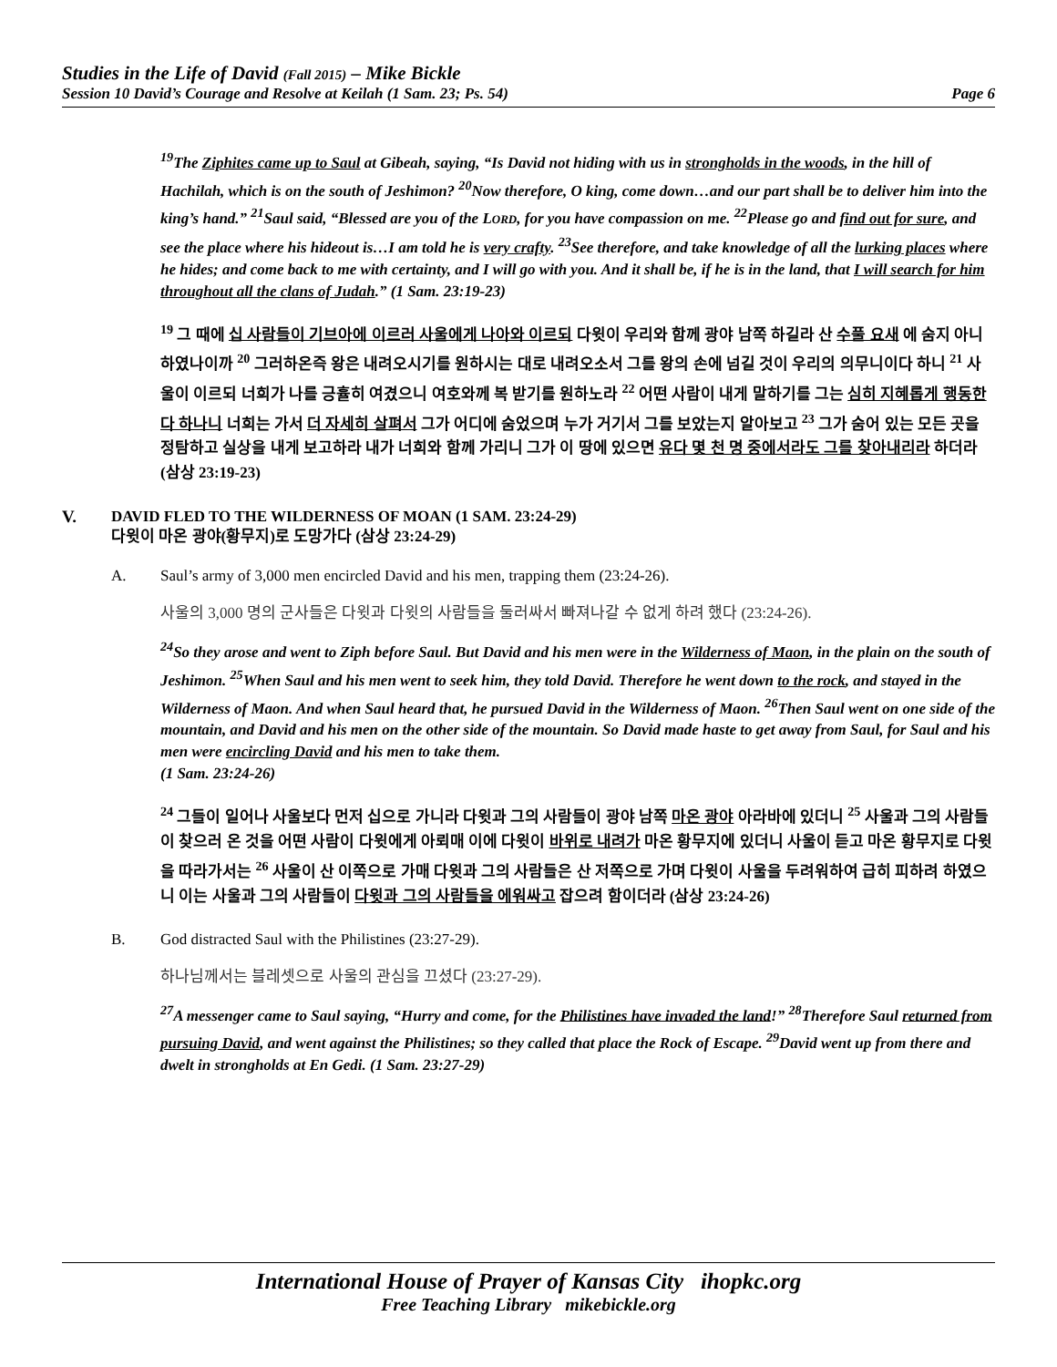Studies in the Life of David (Fall 2015) – Mike Bickle
Session 10 David’s Courage and Resolve at Keilah (1 Sam. 23; Ps. 54) Page 6
<sup>19</sup> The Ziphites came up to Saul at Gibeah, saying, “Is David not hiding with us in strongholds in the woods, in the hill of Hachilah, which is on the south of Jeshimon? <sup>20</sup>Now therefore, O king, come down…and our part shall be to deliver him into the king’s hand.” <sup>21</sup>Saul said, “Blessed are you of the LORD, for you have compassion on me. <sup>22</sup>Please go and find out for sure, and see the place where his hideout is…I am told he is very crafty. <sup>23</sup>See therefore, and take knowledge of all the lurking places where he hides; and come back to me with certainty, and I will go with you. And it shall be, if he is in the land, that I will search for him throughout all the clans of Judah.” (1 Sam. 23:19-23)
<sup>19</sup> 그 때에 십 사람들이 기브아에 이르러 사울에게 나아와 이르되 다윗이 우리와 함께 광야 남쪽 하길라 산 수풀 요새 에 숨지 아니하였나이까 <sup>20</sup> 그러하온즉 왕은 내려오시기를 원하시는 대로 내려오소서 그를 왕의 손에 넘길 것이 우리의 의무니이다 하니 <sup>21</sup> 사울이 이르되 너희가 나를 긍휼히 여겼으니 여호와께 복 받기를 원하노라 <sup>22</sup> 어떤 사람이 내게 말하기를 그는 심히 지혜롭게 행동한다 하나니 너희는 가서 더 자세히 살펴서 그가 어디에 숨었으며 누가 거기서 그를 보았는지 알아보고 <sup>23</sup> 그가 숨어 있는 모든 곳을 정탐하고 실상을 내게 보고하라 내가 너희와 함께 가리니 그가 이 땅에 있으면 유다 몇 천 명 중에서라도 그를 찾아내리라 하더라 (삼상 23:19-23)
V. DAVID FLED TO THE WILDERNESS OF MOAN (1 SAM. 23:24-29)
다윗이 마온 광야(황무지)로 도망가다 (삼상 23:24-29)
A. Saul’s army of 3,000 men encircled David and his men, trapping them (23:24-26).
사울의 3,000 명의 군사들은 다윗과 다윗의 사람들을 둘러싸서 빠져나갈 수 없게 하려 했다 (23:24-26).
<sup>24</sup> So they arose and went to Ziph before Saul. But David and his men were in the Wilderness of Maon, in the plain on the south of Jeshimon. <sup>25</sup>When Saul and his men went to seek him, they told David. Therefore he went down to the rock, and stayed in the Wilderness of Maon. And when Saul heard that, he pursued David in the Wilderness of Maon. <sup>26</sup>Then Saul went on one side of the mountain, and David and his men on the other side of the mountain. So David made haste to get away from Saul, for Saul and his men were encircling David and his men to take them.
(1 Sam. 23:24-26)
<sup>24</sup> 그들이 일어나 사울보다 먼저 십으로 가니라 다윗과 그의 사람들이 광야 남쪽 마온 광야 아라바에 있더니 <sup>25</sup> 사울과 그의 사람들이 찾으러 온 것을 어떤 사람이 다윗에게 아뢰매 이에 다윗이 바위로 내려가 마온 황무지에 있더니 사울이 듣고 마온 황무지로 다윗을 따라가서는 <sup>26</sup> 사울이 산 이쪽으로 가매 다윗과 그의 사람들은 산 저쪽으로 가며 다윗이 사울을 두려워하여 급히 피하려 하였으니 이는 사울과 그의 사람들이 다윗과 그의 사람들을 에워싸고 잡으려 함이더라 (삼상 23:24-26)
B. God distracted Saul with the Philistines (23:27-29).
하나님께서는 블레셋으로 사울의 관심을 끄셨다 (23:27-29).
<sup>27</sup> A messenger came to Saul saying, “Hurry and come, for the Philistines have invaded the land!” <sup>28</sup>Therefore Saul returned from pursuing David, and went against the Philistines; so they called that place the Rock of Escape. <sup>29</sup>David went up from there and dwelt in strongholds at En Gedi. (1 Sam. 23:27-29)
International House of Prayer of Kansas City ihopkc.org
Free Teaching Library mikebickle.org